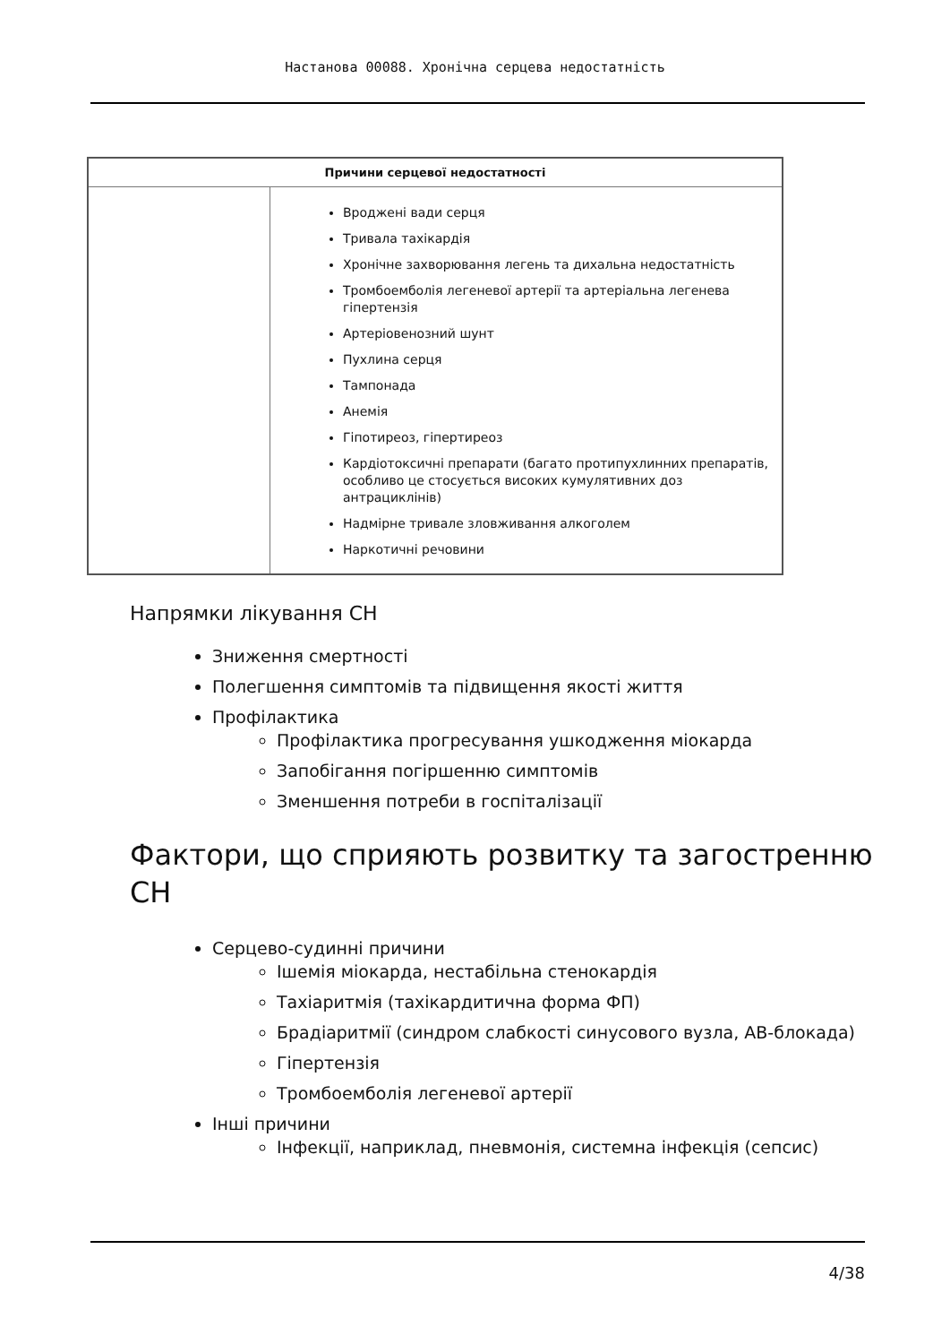Настанова 00088. Хронічна серцева недостатність
| Причини серцевої недостатності | |
| --- | --- |
| | Вроджені вади серця Тривала тахікардія Хронічне захворювання легень та дихальна недостатність Тромбоемболія легеневої артерії та артеріальна легенева гіпертензія Артеріовенозний шунт Пухлина серця Тампонада Анемія Гіпотиреоз, гіпертиреоз Кардіотоксичні препарати (багато протипухлинних препаратів, особливо це стосується високих кумулятивних доз антрациклінів) Надмірне тривале зловживання алкоголем Наркотичні речовини |
Напрямки лікування СН
Зниження смертності
Полегшення симптомів та підвищення якості життя
Профілактика
Профілактика прогресування ушкодження міокарда
Запобігання погіршенню симптомів
Зменшення потреби в госпіталізації
Фактори, що сприяють розвитку та загостренню СН
Серцево-судинні причини
Ішемія міокарда, нестабільна стенокардія
Тахіаритмія (тахікардитична форма ФП)
Брадіаритмії (синдром слабкості синусового вузла, АВ-блокада)
Гіпертензія
Тромбоемболія легеневої артерії
Інші причини
Інфекції, наприклад, пневмонія, системна інфекція (сепсис)
4/38